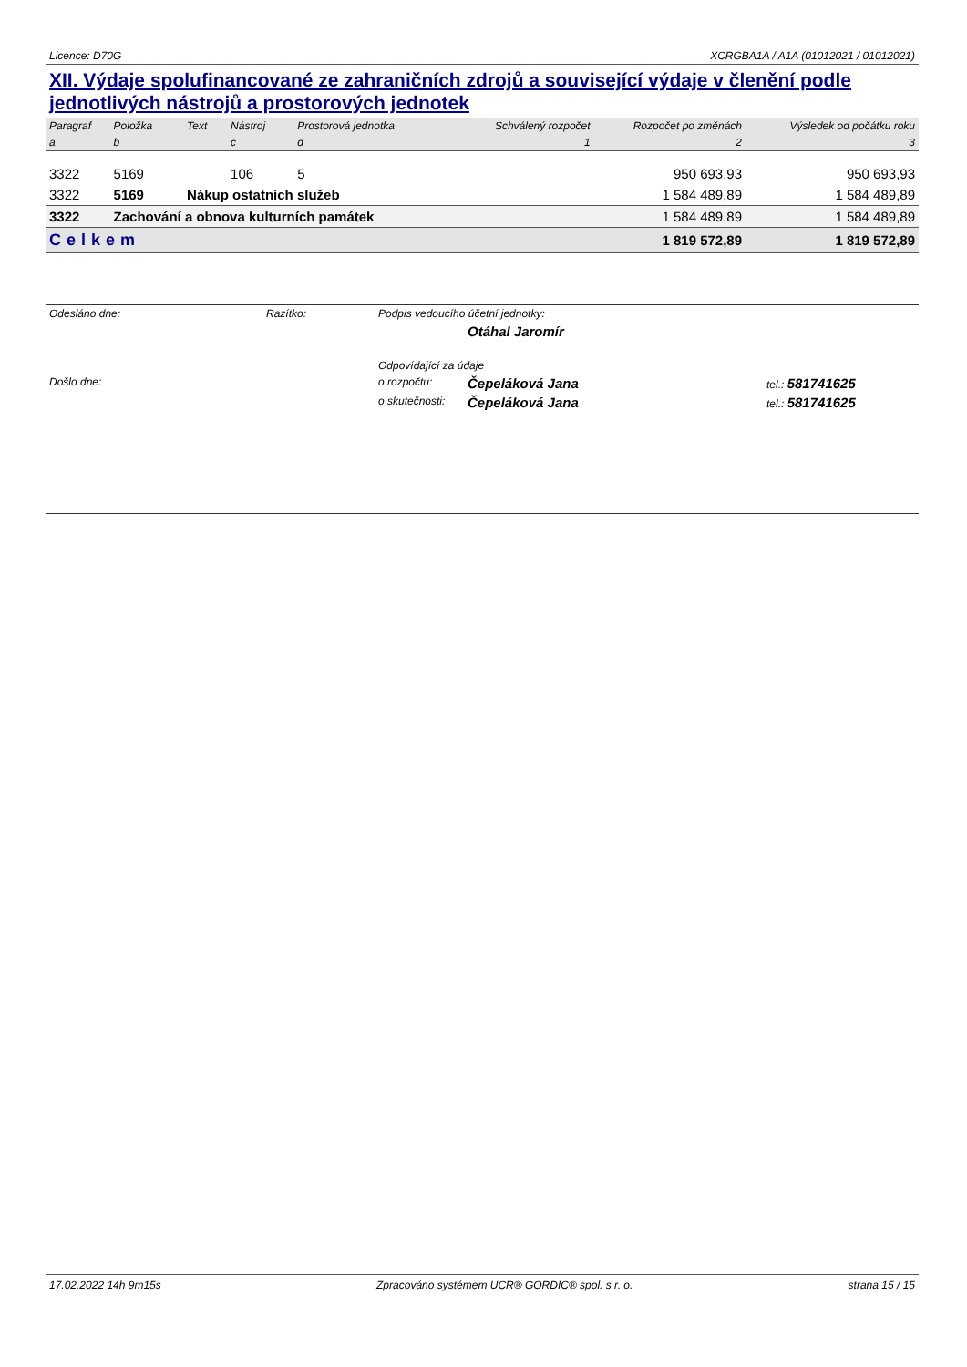Licence: D70G XCRGBA1A / A1A (01012021 / 01012021)
XII. Výdaje spolufinancované ze zahraničních zdrojů a související výdaje v členění podle jednotlivých nástrojů a prostorových jednotek
| Paragraf | Položka | Text | Nástroj | Prostorová jednotka | Schválený rozpočet | Rozpočet po změnách | Výsledek od počátku roku |
| --- | --- | --- | --- | --- | --- | --- | --- |
| a | b | | c | d | 1 | 2 | 3 |
| 3322 | 5169 | | 106 | 5 | | 950 693,93 | 950 693,93 |
| 3322 | 5169 | Nákup ostatních služeb | | | | 1 584 489,89 | 1 584 489,89 |
| 3322 | Zachování a obnova kulturních památek | | | | | 1 584 489,89 | 1 584 489,89 |
| Celkem | | | | | | 1 819 572,89 | 1 819 572,89 |
| Odesláno dne: | Razítko: | Podpis vedoucího účetní jednotky: | | |
| | | | Otáhal Jaromír | |
| | | Odpovídající za údaje | | |
| Došlo dne: | | o rozpočtu: | Čepeláková Jana | tel.: 581741625 |
| | | o skutečnosti: | Čepeláková Jana | tel.: 581741625 |
17.02.2022 14h 9m15s Zpracováno systémem UCR® GORDIC® spol. s r. o. strana 15 / 15